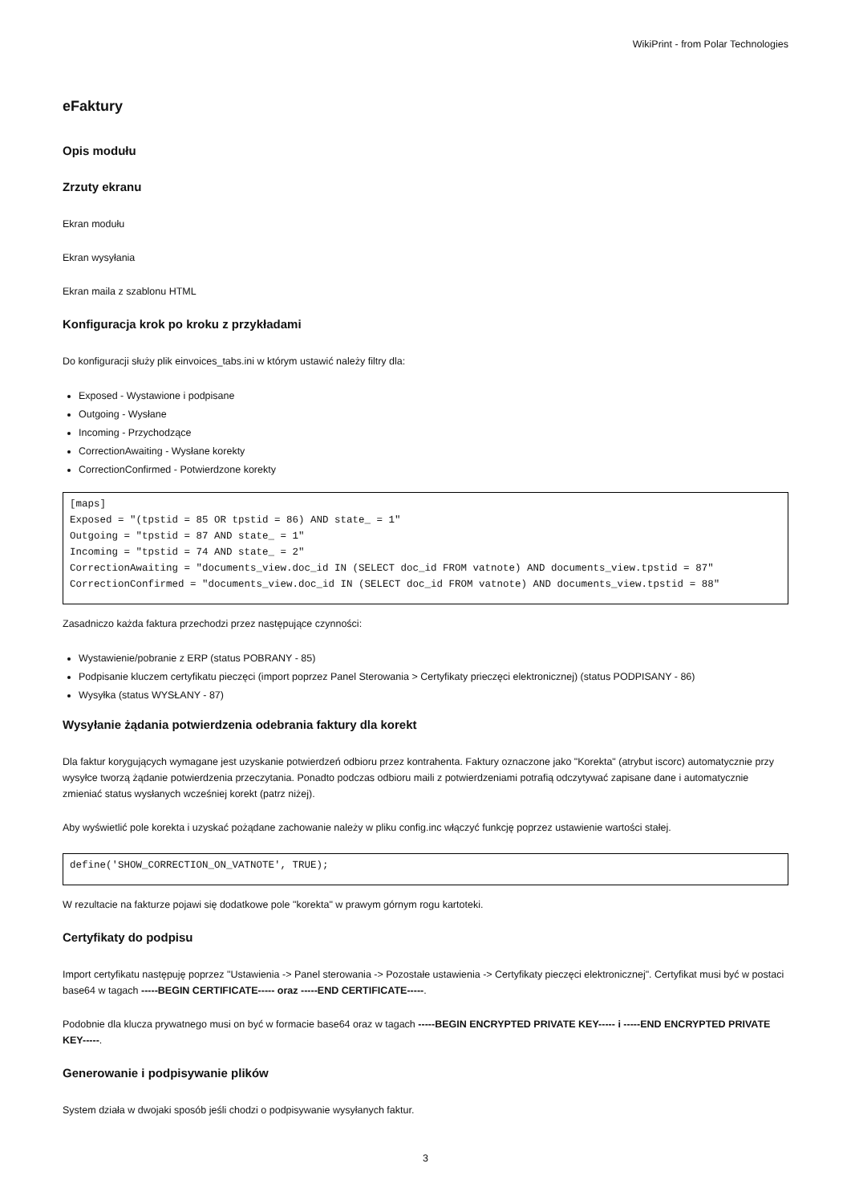WikiPrint - from Polar Technologies
eFaktury
Opis modułu
Zrzuty ekranu
Ekran modułu
Ekran wysyłania
Ekran maila z szablonu HTML
Konfiguracja krok po kroku z przykładami
Do konfiguracji służy plik einvoices_tabs.ini w którym ustawić należy filtry dla:
Exposed - Wystawione i podpisane
Outgoing - Wysłane
Incoming - Przychodzące
CorrectionAwaiting - Wysłane korekty
CorrectionConfirmed - Potwierdzone korekty
[maps]
Exposed = "(tpstid = 85 OR tpstid = 86) AND state_ = 1"
Outgoing = "tpstid = 87 AND state_ = 1"
Incoming = "tpstid = 74 AND state_ = 2"
CorrectionAwaiting = "documents_view.doc_id IN (SELECT doc_id FROM vatnote) AND documents_view.tpstid = 87"
CorrectionConfirmed = "documents_view.doc_id IN (SELECT doc_id FROM vatnote) AND documents_view.tpstid = 88"
Zasadniczo każda faktura przechodzi przez następujące czynności:
Wystawienie/pobranie z ERP (status POBRANY - 85)
Podpisanie kluczem certyfikatu pieczęci (import poprzez Panel Sterowania > Certyfikaty prieczęci elektronicznej) (status PODPISANY - 86)
Wysyłka (status WYSŁANY - 87)
Wysyłanie żądania potwierdzenia odebrania faktury dla korekt
Dla faktur korygujących wymagane jest uzyskanie potwierdzeń odbioru przez kontrahenta. Faktury oznaczone jako "Korekta" (atrybut iscorc) automatycznie przy wysyłce tworzą żądanie potwierdzenia przeczytania. Ponadto podczas odbioru maili z potwierdzeniami potrafią odczytywać zapisane dane i automatycznie zmieniać status wysłanych wcześniej korekt (patrz niżej).
Aby wyświetlić pole korekta i uzyskać pożądane zachowanie należy w pliku config.inc włączyć funkcję poprzez ustawienie wartości stałej.
define('SHOW_CORRECTION_ON_VATNOTE', TRUE);
W rezultacie na fakturze pojawi się dodatkowe pole "korekta" w prawym górnym rogu kartoteki.
Certyfikaty do podpisu
Import certyfikatu następuję poprzez "Ustawienia -> Panel sterowania -> Pozostałe ustawienia -> Certyfikaty pieczęci elektronicznej". Certyfikat musi być w postaci base64 w tagach -----BEGIN CERTIFICATE----- oraz -----END CERTIFICATE-----.
Podobnie dla klucza prywatnego musi on być w formacie base64 oraz w tagach -----BEGIN ENCRYPTED PRIVATE KEY----- i -----END ENCRYPTED PRIVATE KEY-----.
Generowanie i podpisywanie plików
System działa w dwojaki sposób jeśli chodzi o podpisywanie wysyłanych faktur.
3